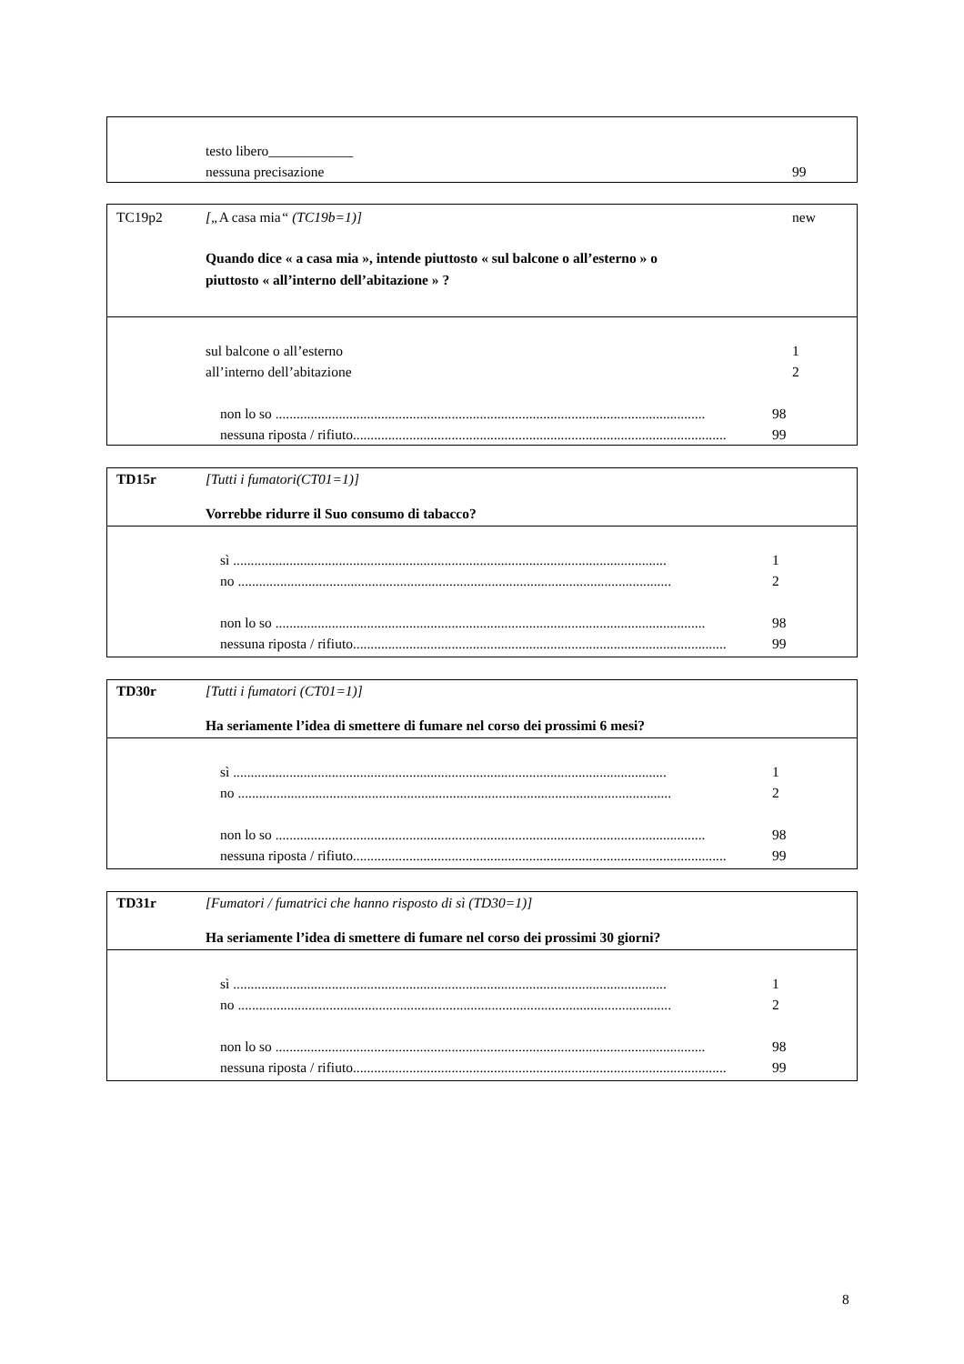testo libero____________
nessuna precisazione 99
TC19p2 [„A casa mia“ (TC19b=1)] new
Quando dice « a casa mia », intende piuttosto « sul balcone o all’esterno » o
piuttosto « all’interno dell’abitazione » ?
sul balcone o all’esterno 1
all’interno dell’abitazione 2
non lo so .......................................................................................................................... 98
nessuna riposta / rifiuto.......................................................................................................... 99
TD15r [Tutti i fumatori(CT01=1)]
Vorrebbe ridurre il Suo consumo di tabacco?
sì ........................................................................................................................... 1
no ........................................................................................................................... 2
non lo so .......................................................................................................................... 98
nessuna riposta / rifiuto.......................................................................................................... 99
TD30r [Tutti i fumatori (CT01=1)]
Ha seriamente l’idea di smettere di fumare nel corso dei prossimi 6 mesi?
sì ........................................................................................................................... 1
no ........................................................................................................................... 2
non lo so .......................................................................................................................... 98
nessuna riposta / rifiuto.......................................................................................................... 99
TD31r [Fumatori / fumatrici che hanno risposto di sì (TD30=1)]
Ha seriamente l’idea di smettere di fumare nel corso dei prossimi 30 giorni?
sì ........................................................................................................................... 1
no ........................................................................................................................... 2
non lo so .......................................................................................................................... 98
nessuna riposta / rifiuto.......................................................................................................... 99
8